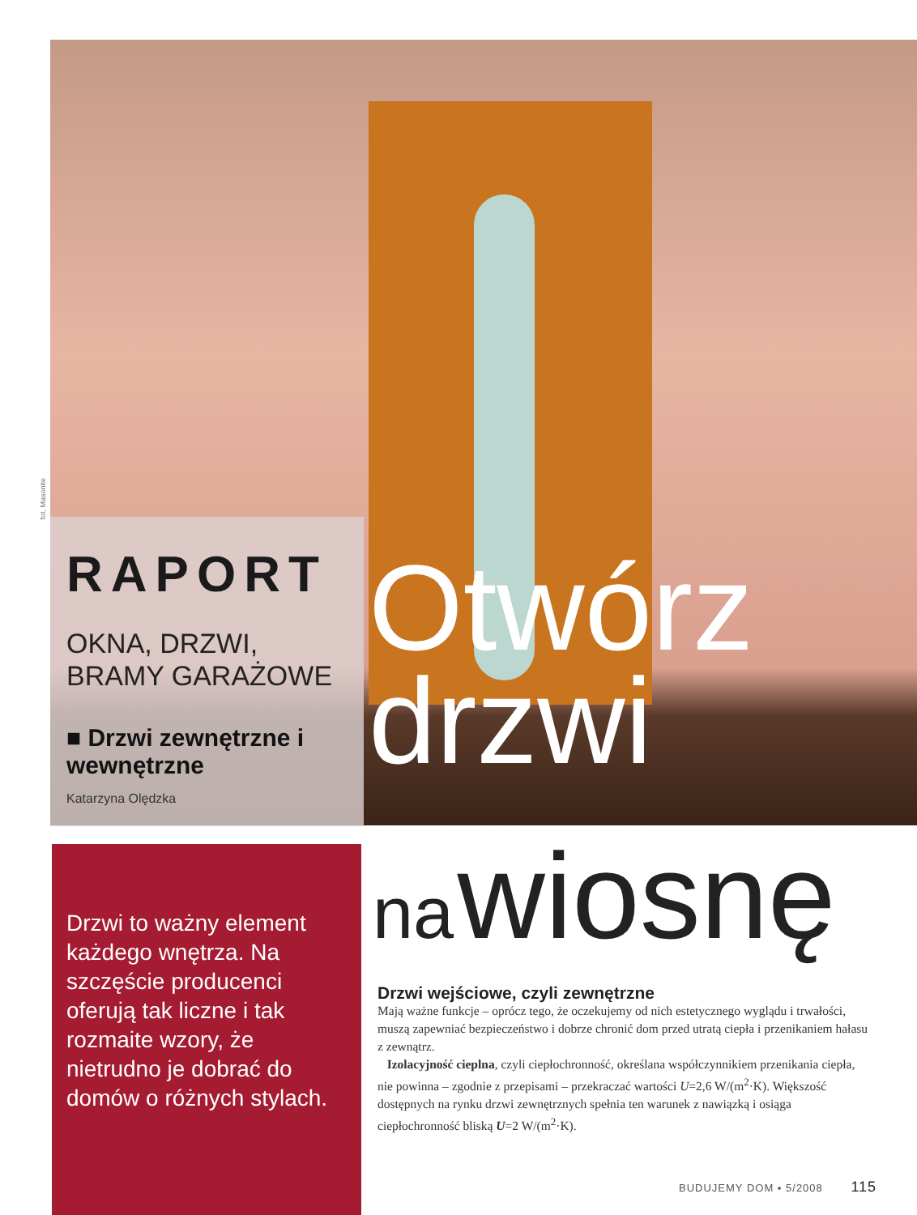fot. Masonite
RAPORT
OKNA, DRZWI,
BRAMY GARAŻOWE
■ Drzwi zewnętrzne i wewnętrzne
Katarzyna Olędzka
Otwórz
drzwi
na wiosnę
Drzwi to ważny element każdego wnętrza. Na szczęście producenci oferują tak liczne i tak rozmaite wzory, że nietrudno je dobrać do domów o różnych stylach.
Drzwi wejściowe, czyli zewnętrzne
Mają ważne funkcje – oprócz tego, że oczekujemy od nich estetycznego wyglądu i trwałości, muszą zapewniać bezpieczeństwo i dobrze chronić dom przed utratą ciepła i przenikaniem hałasu z zewnątrz.
Izolacyjność cieplna, czyli ciepłochronność, określana współczynnikiem przenikania ciepła, nie powinna – zgodnie z przepisami – przekraczać wartości U=2,6 W/(m<sup>2</sup>·K). Większość dostępnych na rynku drzwi zewnętrznych spełnia ten warunek z nawiązką i osiąga ciepłochronność bliską U=2 W/(m<sup>2</sup>·K).
BUDUJEMY DOM ▪ 5/2008 115